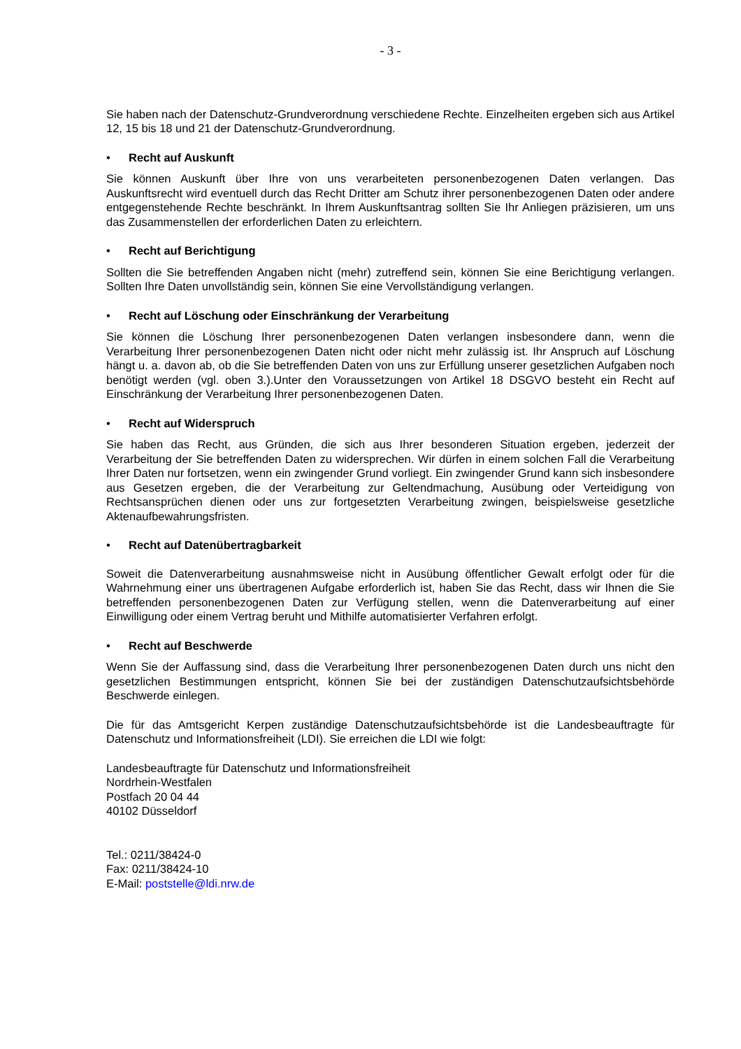- 3 -
Sie haben nach der Datenschutz-Grundverordnung verschiedene Rechte. Einzelheiten ergeben sich aus Artikel 12, 15 bis 18 und 21 der Datenschutz-Grundverordnung.
• Recht auf Auskunft
Sie können Auskunft über Ihre von uns verarbeiteten personenbezogenen Daten verlangen. Das Auskunftsrecht wird eventuell durch das Recht Dritter am Schutz ihrer personenbezogenen Daten oder andere entgegenstehende Rechte beschränkt. In Ihrem Auskunftsantrag sollten Sie Ihr Anliegen präzisieren, um uns das Zusammenstellen der erforderlichen Daten zu erleichtern.
• Recht auf Berichtigung
Sollten die Sie betreffenden Angaben nicht (mehr) zutreffend sein, können Sie eine Berichtigung verlangen. Sollten Ihre Daten unvollständig sein, können Sie eine Vervollständigung verlangen.
• Recht auf Löschung oder Einschränkung der Verarbeitung
Sie können die Löschung Ihrer personenbezogenen Daten verlangen insbesondere dann, wenn die Verarbeitung Ihrer personenbezogenen Daten nicht oder nicht mehr zulässig ist. Ihr Anspruch auf Löschung hängt u. a. davon ab, ob die Sie betreffenden Daten von uns zur Erfüllung unserer gesetzlichen Aufgaben noch benötigt werden (vgl. oben 3.).Unter den Voraussetzungen von Artikel 18 DSGVO besteht ein Recht auf Einschränkung der Verarbeitung Ihrer personenbezogenen Daten.
• Recht auf Widerspruch
Sie haben das Recht, aus Gründen, die sich aus Ihrer besonderen Situation ergeben, jederzeit der Verarbeitung der Sie betreffenden Daten zu widersprechen. Wir dürfen in einem solchen Fall die Verarbeitung Ihrer Daten nur fortsetzen, wenn ein zwingender Grund vorliegt. Ein zwingender Grund kann sich insbesondere aus Gesetzen ergeben, die der Verarbeitung zur Geltendmachung, Ausübung oder Verteidigung von Rechtsansprüchen dienen oder uns zur fortgesetzten Verarbeitung zwingen, beispielsweise gesetzliche Aktenaufbewahrungsfristen.
• Recht auf Datenübertragbarkeit
Soweit die Datenverarbeitung ausnahmsweise nicht in Ausübung öffentlicher Gewalt erfolgt oder für die Wahrnehmung einer uns übertragenen Aufgabe erforderlich ist, haben Sie das Recht, dass wir Ihnen die Sie betreffenden personenbezogenen Daten zur Verfügung stellen, wenn die Datenverarbeitung auf einer Einwilligung oder einem Vertrag beruht und Mithilfe automatisierter Verfahren erfolgt.
• Recht auf Beschwerde
Wenn Sie der Auffassung sind, dass die Verarbeitung Ihrer personenbezogenen Daten durch uns nicht den gesetzlichen Bestimmungen entspricht, können Sie bei der zuständigen Datenschutzaufsichtsbehörde Beschwerde einlegen.
Die für das Amtsgericht Kerpen zuständige Datenschutzaufsichtsbehörde ist die Landesbeauftragte für Datenschutz und Informationsfreiheit (LDI). Sie erreichen die LDI wie folgt:
Landesbeauftragte für Datenschutz und Informationsfreiheit
Nordrhein-Westfalen
Postfach 20 04 44
40102 Düsseldorf
Tel.: 0211/38424-0
Fax: 0211/38424-10
E-Mail: poststelle@ldi.nrw.de